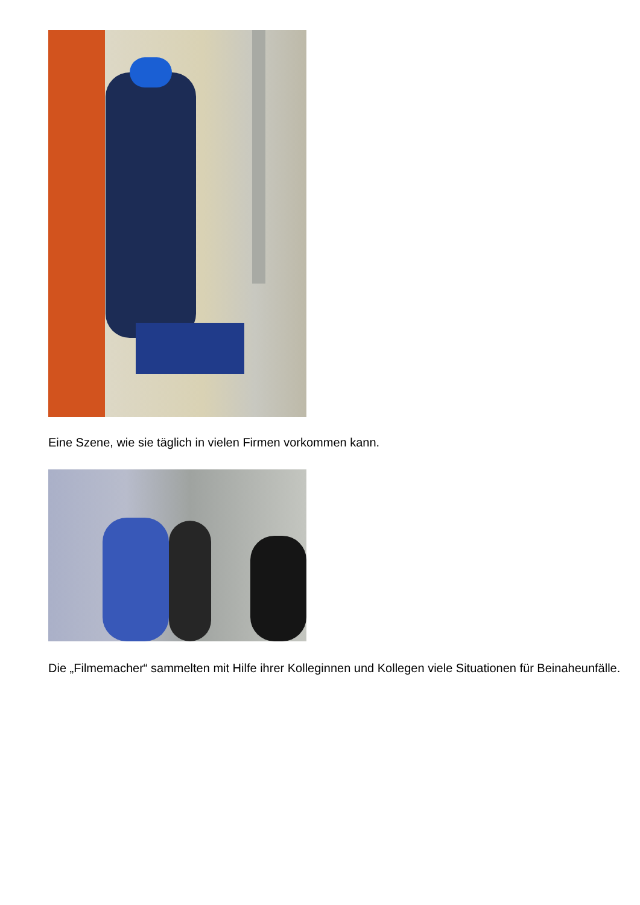Eine Szene, wie sie täglich in vielen Firmen vorkommen kann.
Die „Filmemacher“ sammelten mit Hilfe ihrer Kolleginnen und Kollegen viele Situationen für Beinaheunfälle.